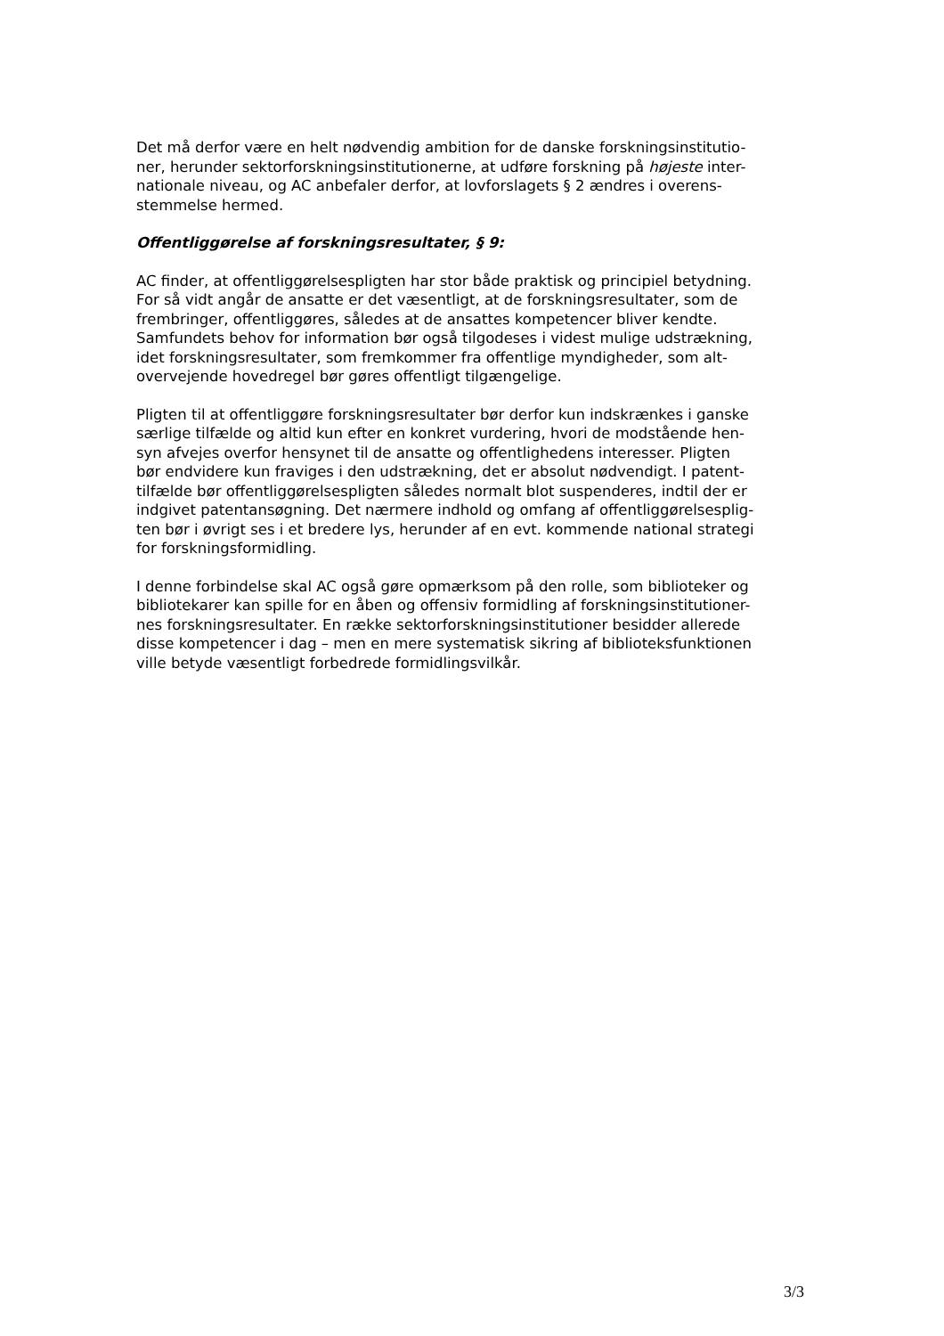Det må derfor være en helt nødvendig ambition for de danske forskningsinstitutio-
ner, herunder sektorforskningsinstitutionerne, at udføre forskning på højeste inter-
nationale niveau, og AC anbefaler derfor, at lovforslagets § 2 ændres i overens-
stemmelse hermed.
Offentliggørelse af forskningsresultater, § 9:
AC finder, at offentliggørelsespligten har stor både praktisk og principiel betydning.
For så vidt angår de ansatte er det væsentligt, at de forskningsresultater, som de
frembringer, offentliggøres, således at de ansattes kompetencer bliver kendte.
Samfundets behov for information bør også tilgodeses i videst mulige udstrækning,
idet forskningsresultater, som fremkommer fra offentlige myndigheder, som alt-
overvejende hovedregel bør gøres offentligt tilgængelige.
Pligten til at offentliggøre forskningsresultater bør derfor kun indskrænkes i ganske
særlige tilfælde og altid kun efter en konkret vurdering, hvori de modstående hen-
syn afvejes overfor hensynet til de ansatte og offentlighedens interesser. Pligten
bør endvidere kun fraviges i den udstrækning, det er absolut nødvendigt. I patent-
tilfælde bør offentliggørelsespligten således normalt blot suspenderes, indtil der er
indgivet patentansøgning. Det nærmere indhold og omfang af offentliggørelsesplig-
ten bør i øvrigt ses i et bredere lys, herunder af en evt. kommende national strategi
for forskningsformidling.
I denne forbindelse skal AC også gøre opmærksom på den rolle, som biblioteker og
bibliotekarer kan spille for en åben og offensiv formidling af forskningsinstitutioner-
nes forskningsresultater. En række sektorforskningsinstitutioner besidder allerede
disse kompetencer i dag – men en mere systematisk sikring af biblioteksfunktionen
ville betyde væsentligt forbedrede formidlingsvilkår.
3/3